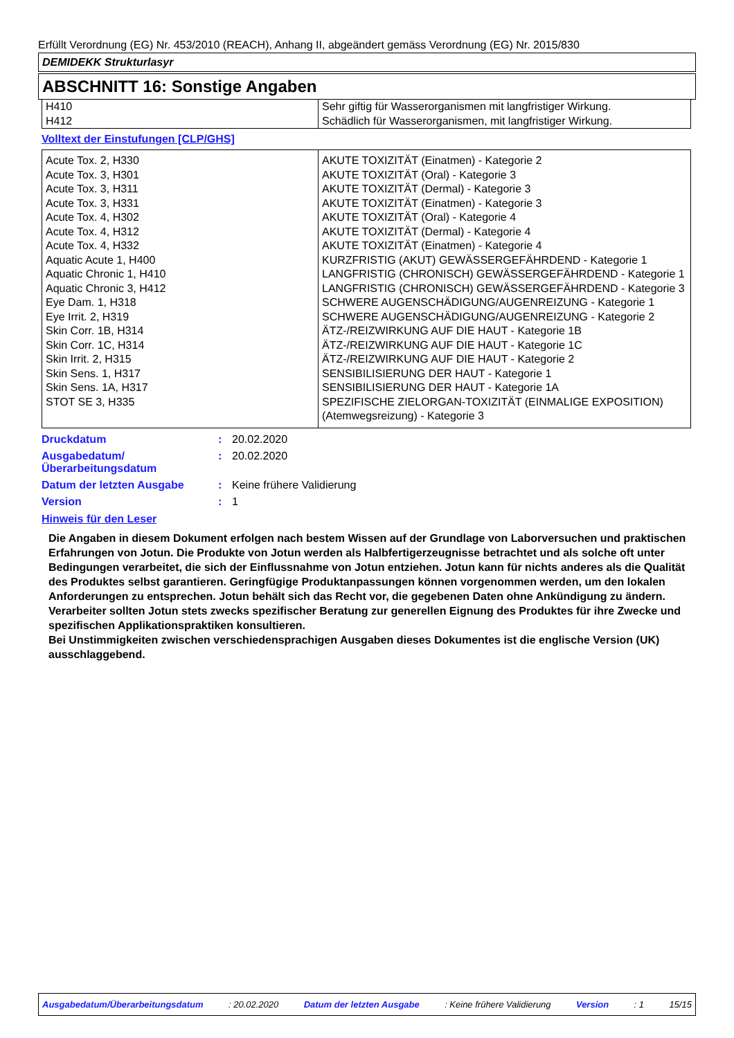Erfüllt Verordnung (EG) Nr. 453/2010 (REACH), Anhang II, abgeändert gemäss Verordnung (EG) Nr. 2015/830
DEMIDEKK Strukturlasyr
ABSCHNITT 16: Sonstige Angaben
| H410 H412 | Sehr giftig für Wasserorganismen mit langfristiger Wirkung. Schädlich für Wasserorganismen, mit langfristiger Wirkung. |
Volltext der Einstufungen [CLP/GHS]
| Acute Tox. 2, H330 | AKUTE TOXIZITÄT (Einatmen) - Kategorie 2 |
| Acute Tox. 3, H301 | AKUTE TOXIZITÄT (Oral) - Kategorie 3 |
| Acute Tox. 3, H311 | AKUTE TOXIZITÄT (Dermal) - Kategorie 3 |
| Acute Tox. 3, H331 | AKUTE TOXIZITÄT (Einatmen) - Kategorie 3 |
| Acute Tox. 4, H302 | AKUTE TOXIZITÄT (Oral) - Kategorie 4 |
| Acute Tox. 4, H312 | AKUTE TOXIZITÄT (Dermal) - Kategorie 4 |
| Acute Tox. 4, H332 | AKUTE TOXIZITÄT (Einatmen) - Kategorie 4 |
| Aquatic Acute 1, H400 | KURZFRISTIG (AKUT) GEWÄSSERGEFÄHRDEND - Kategorie 1 |
| Aquatic Chronic 1, H410 | LANGFRISTIG (CHRONISCH) GEWÄSSERGEFÄHRDEND - Kategorie 1 |
| Aquatic Chronic 3, H412 | LANGFRISTIG (CHRONISCH) GEWÄSSERGEFÄHRDEND - Kategorie 3 |
| Eye Dam. 1, H318 | SCHWERE AUGENSCHÄDIGUNG/AUGENREIZUNG - Kategorie 1 |
| Eye Irrit. 2, H319 | SCHWERE AUGENSCHÄDIGUNG/AUGENREIZUNG - Kategorie 2 |
| Skin Corr. 1B, H314 | ÄTZ-/REIZWIRKUNG AUF DIE HAUT - Kategorie 1B |
| Skin Corr. 1C, H314 | ÄTZ-/REIZWIRKUNG AUF DIE HAUT - Kategorie 1C |
| Skin Irrit. 2, H315 | ÄTZ-/REIZWIRKUNG AUF DIE HAUT - Kategorie 2 |
| Skin Sens. 1, H317 | SENSIBILISIERUNG DER HAUT - Kategorie 1 |
| Skin Sens. 1A, H317 | SENSIBILISIERUNG DER HAUT - Kategorie 1A |
| STOT SE 3, H335 | SPEZIFISCHE ZIELORGAN-TOXIZITÄT (EINMALIGE EXPOSITION) (Atemwegsreizung) - Kategorie 3 |
| Druckdatum | : | 20.02.2020 |
| Ausgabedatum/ Überarbeitungsdatum | : | 20.02.2020 |
| Datum der letzten Ausgabe | : | Keine frühere Validierung |
| Version | : | 1 |
Hinweis für den Leser
Die Angaben in diesem Dokument erfolgen nach bestem Wissen auf der Grundlage von Laborversuchen und praktischen Erfahrungen von Jotun. Die Produkte von Jotun werden als Halbfertigerzeugnisse betrachtet und als solche oft unter Bedingungen verarbeitet, die sich der Einflussnahme von Jotun entziehen. Jotun kann für nichts anderes als die Qualität des Produktes selbst garantieren. Geringfügige Produktanpassungen können vorgenommen werden, um den lokalen Anforderungen zu entsprechen. Jotun behält sich das Recht vor, die gegebenen Daten ohne Ankündigung zu ändern.
Verarbeiter sollten Jotun stets zwecks spezifischer Beratung zur generellen Eignung des Produktes für ihre Zwecke und spezifischen Applikationspraktiken konsultieren.
Bei Unstimmigkeiten zwischen verschiedensprachigen Ausgaben dieses Dokumentes ist die englische Version (UK) ausschlaggebend.
Ausgabedatum/Überarbeitungsdatum: 20.02.2020 Datum der letzten Ausgabe: Keine frühere Validierung Version: 1 15/15